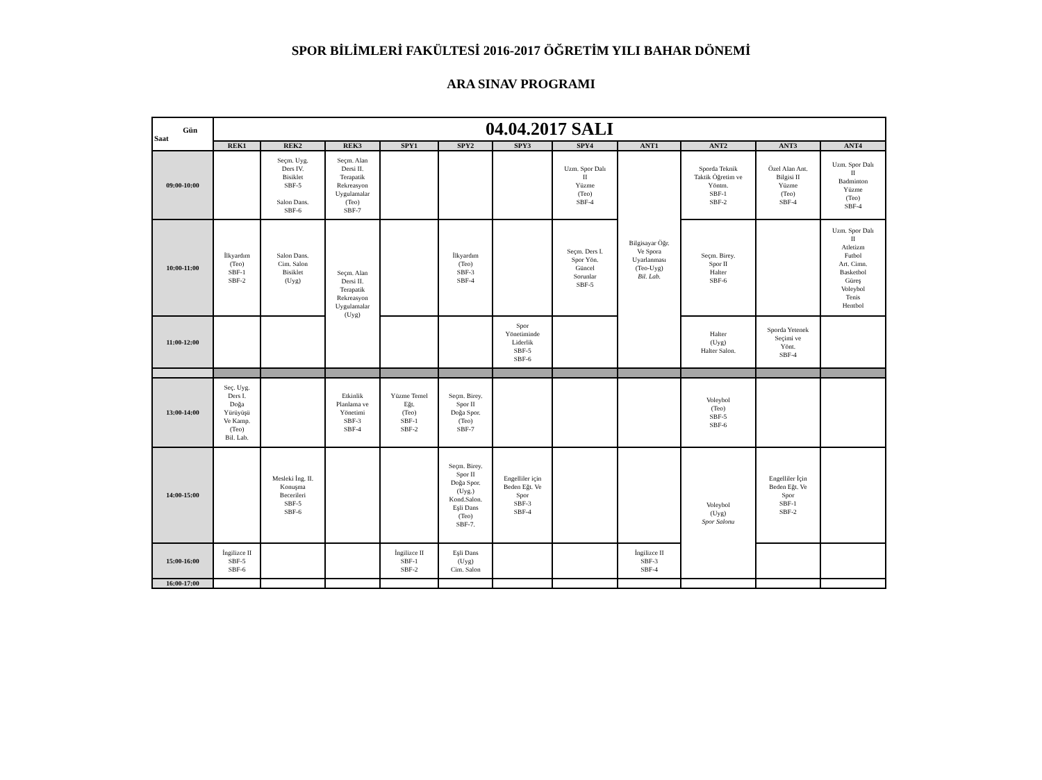SPOR BİLİMLERİ FAKÜLTESİ 2016-2017 ÖĞRETİM YILI BAHAR DÖNEMİ
ARA SINAV PROGRAMI
| Gün Saat | 04.04.2017 SALI | | | | | | | | | | |
| | REK1 | REK2 | REK3 | SPY1 | SPY2 | SPY3 | SPY4 | ANT1 | ANT2 | ANT3 | ANT4 |
| 09:00-10:00 | | Seçm. Uyg. Ders IV. Bisiklet SBF-5 Salon Dans. SBF-6 | Seçm. Alan Dersi II. Terapatik Rekreasyon Uygulamalar (Teo) SBF-7 | | | | Uzm. Spor Dalı II Yüzme (Teo) SBF-4 | Bilgisayar Öğr. Ve Spora Uyarlanması (Teo-Uyg) Bil. Lab. | Sporda Teknik Taktik Öğretim ve Yöntm. SBF-1 SBF-2 | Özel Alan Ant. Bilgisi II Yüzme (Teo) SBF-4 | Uzm. Spor Dalı II Badminton Yüzme (Teo) SBF-4 |
| 10:00-11:00 | İlkyardım (Teo) SBF-1 SBF-2 | Salon Dans. Cim. Salon Bisiklet (Uyg) | Seçm. Alan Dersi II. Terapatik Rekreasyon Uygulamalar (Uyg) | | İlkyardım (Teo) SBF-3 SBF-4 | | Seçm. Ders I. Spor Yön. Güncel Sorunlar SBF-5 | | Seçm. Birey. Spor II Halter SBF-6 | | Uzm. Spor Dalı II Atletizm Futbol Art. Cimn. Basketbol Güreş Voleybol Tenis Hentbol |
| 11:00-12:00 | | | | | | Spor Yönetiminde Liderlik SBF-5 SBF-6 | | | Halter (Uyg) Halter Salon. | Sporda Yetenek Seçimi ve Yönt. SBF-4 | |
| 13:00-14:00 | Seç. Uyg. Ders I. Doğa Yürüyüşü Ve Kamp. (Teo) Bil. Lab. | | Etkinlik Planlama ve Yönetimi SBF-3 SBF-4 | Yüzme Temel Eğt. (Teo) SBF-1 SBF-2 | Seçm. Birey. Spor II Doğa Spor. (Teo) SBF-7 | | | | Voleybol (Teo) SBF-5 SBF-6 | | |
| 14:00-15:00 | | Mesleki İng. II. Konuşma Becerileri SBF-5 SBF-6 | | | Seçm. Birey. Spor II Doğa Spor. (Uyg.) Kond.Salon. Eşli Dans (Teo) SBF-7. | Engelliler için Beden Eğt. Ve Spor SBF-3 SBF-4 | | | Voleybol (Uyg) Spor Salonu | Engelliler İçin Beden Eğt. Ve Spor SBF-1 SBF-2 | |
| 15:00-16:00 | İngilizce II SBF-5 SBF-6 | | | İngilizce II SBF-1 SBF-2 | Eşli Dans (Uyg) Cim. Salon | | | İngilizce II SBF-3 SBF-4 | | | |
| 16:00-17:00 | | | | | | | | | | | |